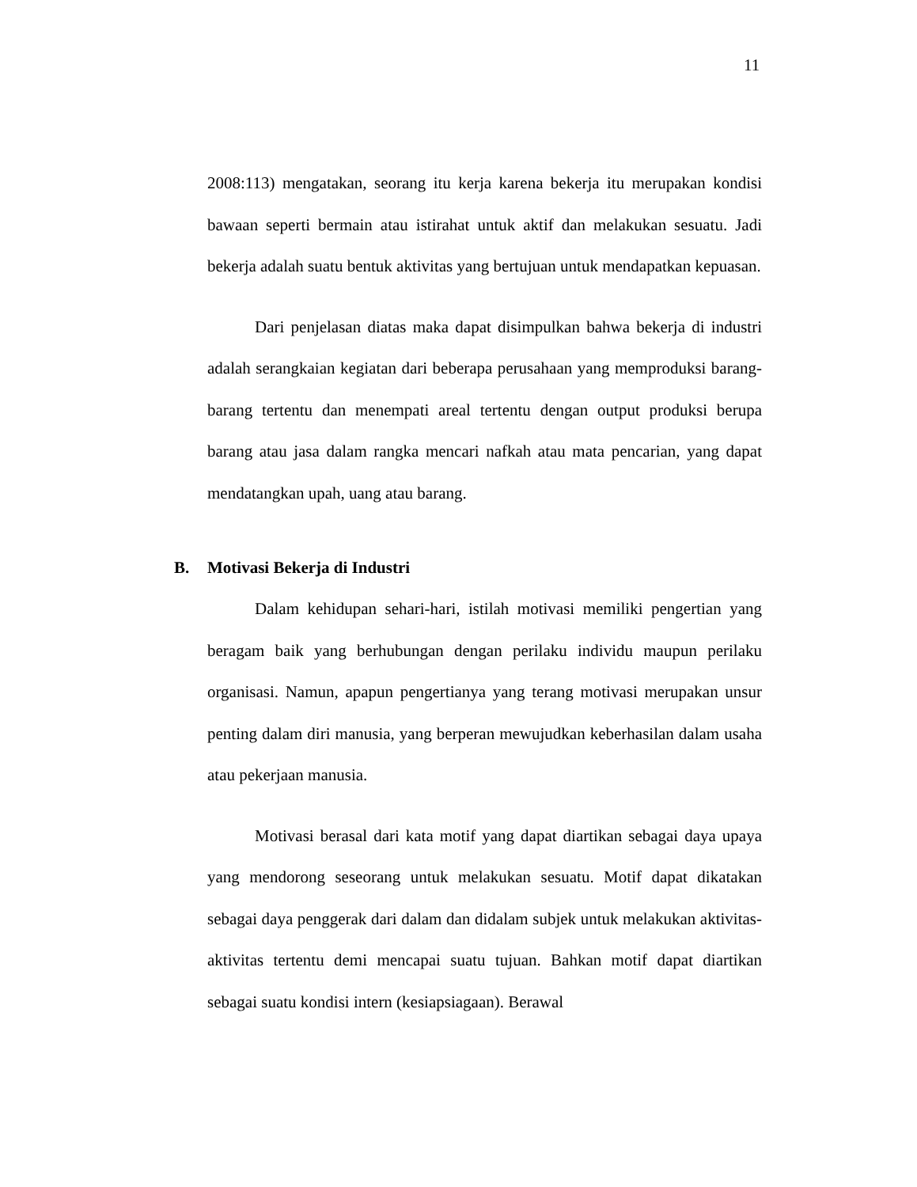11
2008:113) mengatakan, seorang itu kerja karena bekerja itu merupakan kondisi bawaan seperti bermain atau istirahat untuk aktif dan melakukan sesuatu. Jadi bekerja adalah suatu bentuk aktivitas yang bertujuan untuk mendapatkan kepuasan.
Dari penjelasan diatas maka dapat disimpulkan bahwa bekerja di industri adalah serangkaian kegiatan dari beberapa perusahaan yang memproduksi barang-barang tertentu dan menempati areal tertentu dengan output produksi berupa barang atau jasa dalam rangka mencari nafkah atau mata pencarian, yang dapat mendatangkan upah, uang atau barang.
B. Motivasi Bekerja di Industri
Dalam kehidupan sehari-hari, istilah motivasi memiliki pengertian yang beragam baik yang berhubungan dengan perilaku individu maupun perilaku organisasi. Namun, apapun pengertianya yang terang motivasi merupakan unsur penting dalam diri manusia, yang berperan mewujudkan keberhasilan dalam usaha atau pekerjaan manusia.
Motivasi berasal dari kata motif yang dapat diartikan sebagai daya upaya yang mendorong seseorang untuk melakukan sesuatu. Motif dapat dikatakan sebagai daya penggerak dari dalam dan didalam subjek untuk melakukan aktivitas-aktivitas tertentu demi mencapai suatu tujuan. Bahkan motif dapat diartikan sebagai suatu kondisi intern (kesiapsiagaan). Berawal